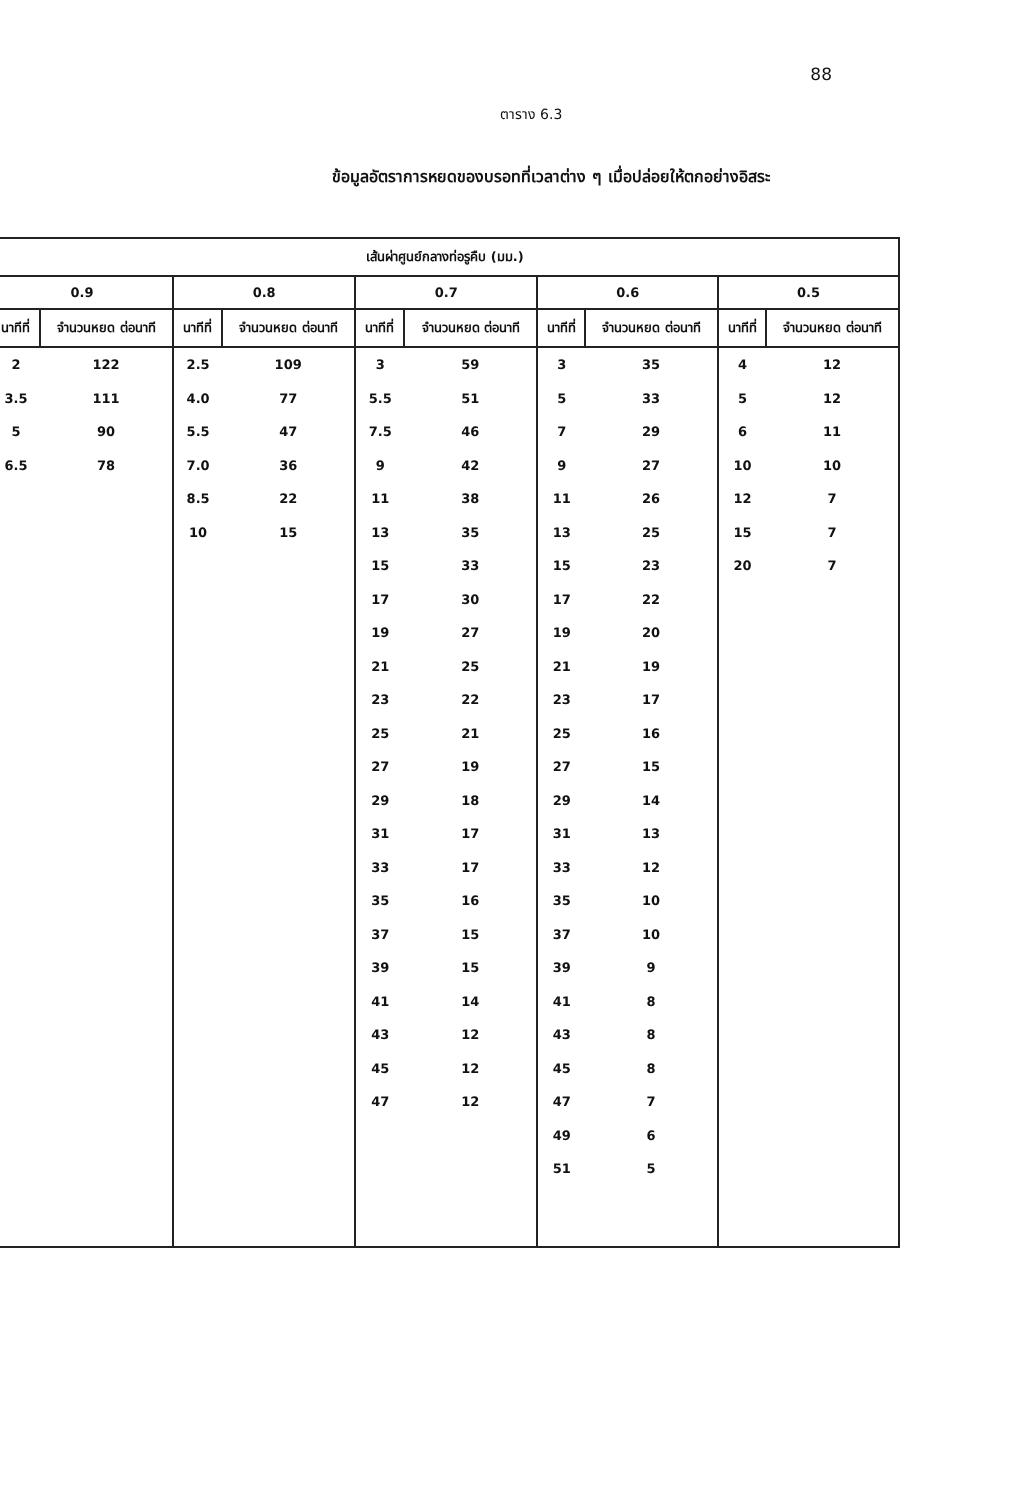88
ตาราง 6.3
ข้อมูลอัตราการหยดของบรอทที่เวลาต่าง ๆ เมื่อปล่อยให้ตกอย่างอิสระ
| เส้นผ่าศูนย์กลางท่อรูคืบ (มม.) | | | | | | | | | |
| --- | --- | --- | --- | --- | --- | --- | --- | --- | --- |
| 0.9 | | 0.8 | | 0.7 | | 0.6 | | 0.5 | |
| นาทีที่ | จำนวนหยด ต่อนาที | นาทีที่ | จำนวนหยด ต่อนาที | นาทีที่ | จำนวนหยด ต่อนาที | นาทีที่ | จำนวนหยด ต่อนาที | นาทีที่ | จำนวนหยด ต่อนาที |
| 2 | 122 | 2.5 | 109 | 3 | 59 | 3 | 35 | 4 | 12 |
| 3.5 | 111 | 4.0 | 77 | 5.5 | 51 | 5 | 33 | 5 | 12 |
| 5 | 90 | 5.5 | 47 | 7.5 | 46 | 7 | 29 | 6 | 11 |
| 6.5 | 78 | 7.0 | 36 | 9 | 42 | 9 | 27 | 10 | 10 |
| | | 8.5 | 22 | 11 | 38 | 11 | 26 | 12 | 7 |
| | | 10 | 15 | 13 | 35 | 13 | 25 | 15 | 7 |
| | | | | 15 | 33 | 15 | 23 | 20 | 7 |
| | | | | 17 | 30 | 17 | 22 | | |
| | | | | 19 | 27 | 19 | 20 | | |
| | | | | 21 | 25 | 21 | 19 | | |
| | | | | 23 | 22 | 23 | 17 | | |
| | | | | 25 | 21 | 25 | 16 | | |
| | | | | 27 | 19 | 27 | 15 | | |
| | | | | 29 | 18 | 29 | 14 | | |
| | | | | 31 | 17 | 31 | 13 | | |
| | | | | 33 | 17 | 33 | 12 | | |
| | | | | 35 | 16 | 35 | 10 | | |
| | | | | 37 | 15 | 37 | 10 | | |
| | | | | 39 | 15 | 39 | 9 | | |
| | | | | 41 | 14 | 41 | 8 | | |
| | | | | 43 | 12 | 43 | 8 | | |
| | | | | 45 | 12 | 45 | 8 | | |
| | | | | 47 | 12 | 47 | 7 | | |
| | | | | | | 49 | 6 | | |
| | | | | | | 51 | 5 | | |